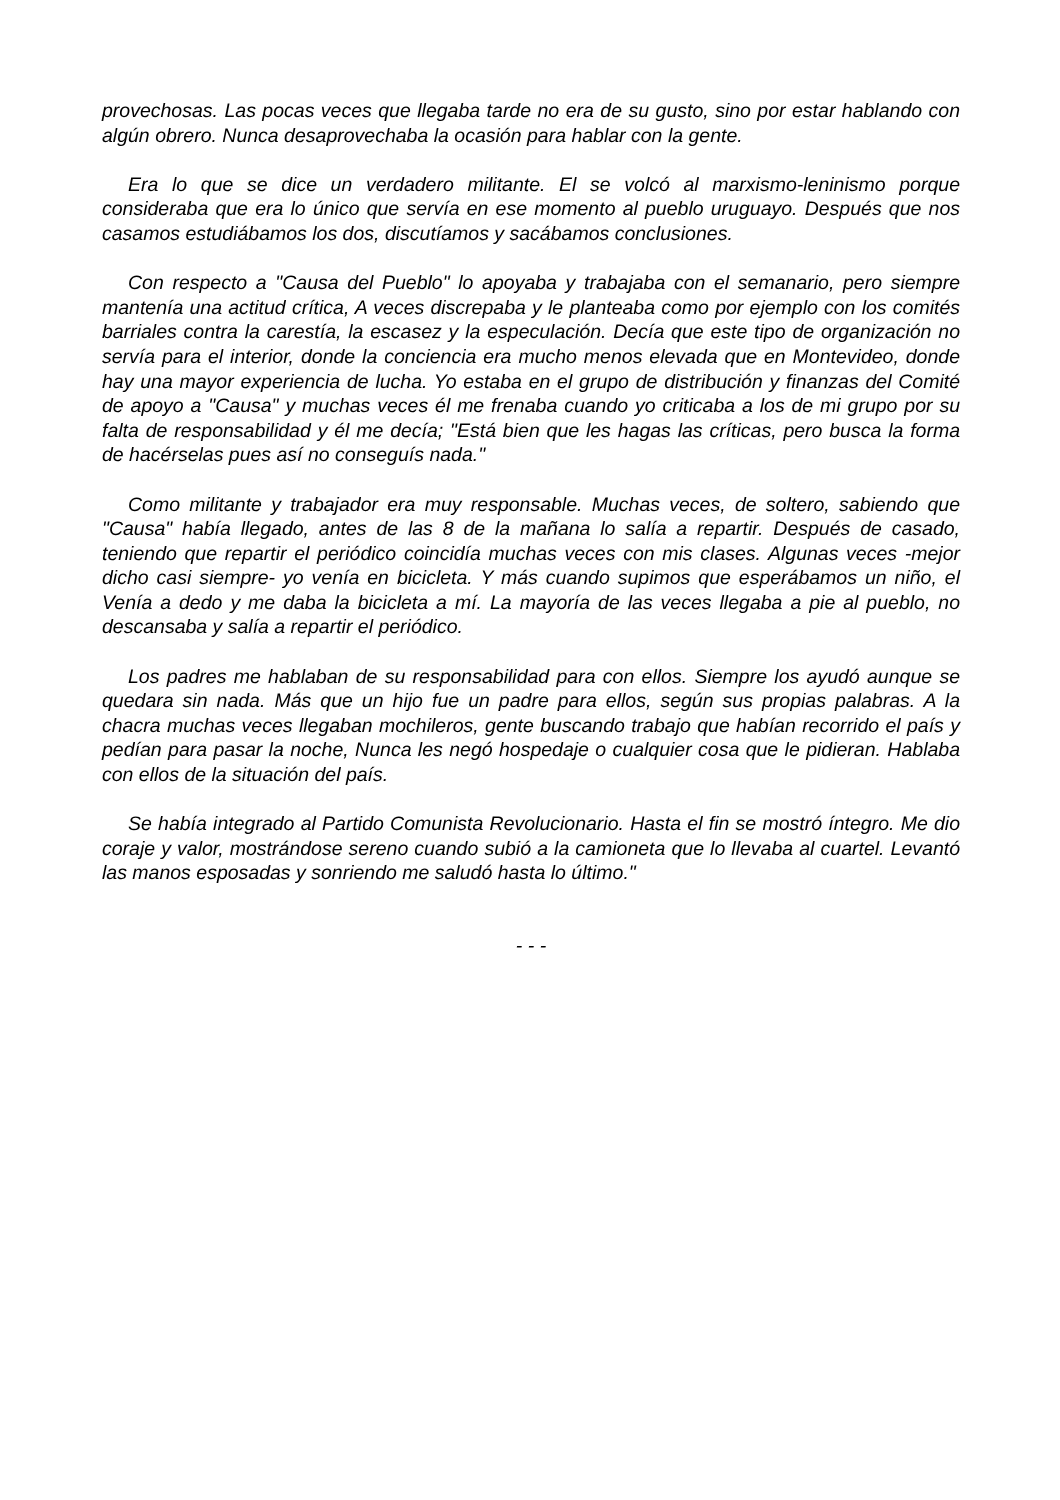provechosas. Las pocas veces que llegaba tarde no era de su gusto, sino por estar hablando con algún obrero. Nunca desaprovechaba la ocasión para hablar con la gente.
Era lo que se dice un verdadero militante. El se volcó al marxismo-leninismo porque consideraba que era lo único que servía en ese momento al pueblo uruguayo. Después que nos casamos estudiábamos los dos, discutíamos y sacábamos conclusiones.
Con respecto a "Causa del Pueblo" lo apoyaba y trabajaba con el semanario, pero siempre mantenía una actitud crítica, A veces discrepaba y le planteaba como por ejemplo con los comités barriales contra la carestía, la escasez y la especulación. Decía que este tipo de organización no servía para el interior, donde la conciencia era mucho menos elevada que en Montevideo, donde hay una mayor experiencia de lucha. Yo estaba en el grupo de distribución y finanzas del Comité de apoyo a "Causa" y muchas veces él me frenaba cuando yo criticaba a los de mi grupo por su falta de responsabilidad y él me decía; "Está bien que les hagas las críticas, pero busca la forma de hacérselas pues así no conseguís nada."
Como militante y trabajador era muy responsable. Muchas veces, de soltero, sabiendo que "Causa" había llegado, antes de las 8 de la mañana lo salía a repartir. Después de casado, teniendo que repartir el periódico coincidía muchas veces con mis clases. Algunas veces -mejor dicho casi siempre- yo venía en bicicleta. Y más cuando supimos que esperábamos un niño, el Venía a dedo y me daba la bicicleta a mí. La mayoría de las veces llegaba a pie al pueblo, no descansaba y salía a repartir el periódico.
Los padres me hablaban de su responsabilidad para con ellos. Siempre los ayudó aunque se quedara sin nada. Más que un hijo fue un padre para ellos, según sus propias palabras. A la chacra muchas veces llegaban mochileros, gente buscando trabajo que habían recorrido el país y pedían para pasar la noche, Nunca les negó hospedaje o cualquier cosa que le pidieran. Hablaba con ellos de la situación del país.
Se había integrado al Partido Comunista Revolucionario. Hasta el fin se mostró íntegro. Me dio coraje y valor, mostrándose sereno cuando subió a la camioneta que lo llevaba al cuartel. Levantó las manos esposadas y sonriendo me saludó hasta lo último."
- - -